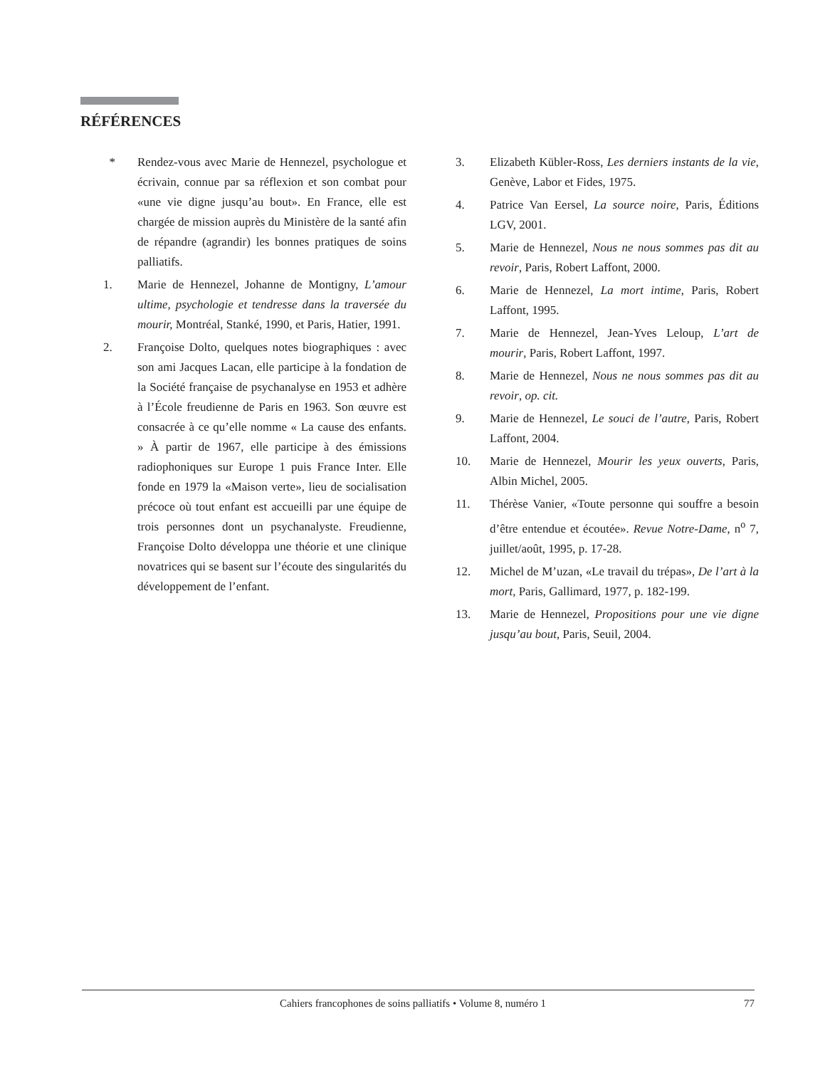RÉFÉRENCES
* Rendez-vous avec Marie de Hennezel, psychologue et écrivain, connue par sa réflexion et son combat pour «une vie digne jusqu’au bout». En France, elle est chargée de mission auprès du Ministère de la santé afin de répandre (agrandir) les bonnes pratiques de soins palliatifs.
1. Marie de Hennezel, Johanne de Montigny, L’amour ultime, psychologie et tendresse dans la traversée du mourir, Montréal, Stanké, 1990, et Paris, Hatier, 1991.
2. Françoise Dolto, quelques notes biographiques : avec son ami Jacques Lacan, elle participe à la fondation de la Société française de psychanalyse en 1953 et adhère à l’École freudienne de Paris en 1963. Son œuvre est consacrée à ce qu’elle nomme « La cause des enfants. » À partir de 1967, elle participe à des émissions radiophoniques sur Europe 1 puis France Inter. Elle fonde en 1979 la «Maison verte», lieu de socialisation précoce où tout enfant est accueilli par une équipe de trois personnes dont un psychanalyste. Freudienne, Françoise Dolto développa une théorie et une clinique novatrices qui se basent sur l’écoute des singularités du développement de l’enfant.
3. Elizabeth Kübler-Ross, Les derniers instants de la vie, Genève, Labor et Fides, 1975.
4. Patrice Van Eersel, La source noire, Paris, Éditions LGV, 2001.
5. Marie de Hennezel, Nous ne nous sommes pas dit au revoir, Paris, Robert Laffont, 2000.
6. Marie de Hennezel, La mort intime, Paris, Robert Laffont, 1995.
7. Marie de Hennezel, Jean-Yves Leloup, L’art de mourir, Paris, Robert Laffont, 1997.
8. Marie de Hennezel, Nous ne nous sommes pas dit au revoir, op. cit.
9. Marie de Hennezel, Le souci de l’autre, Paris, Robert Laffont, 2004.
10. Marie de Hennezel, Mourir les yeux ouverts, Paris, Albin Michel, 2005.
11. Thérèse Vanier, «Toute personne qui souffre a besoin d’être entendue et écoutée». Revue Notre-Dame, n<sup>o</sup> 7, juillet/août, 1995, p. 17-28.
12. Michel de M’uzan, «Le travail du trépas», De l’art à la mort, Paris, Gallimard, 1977, p. 182-199.
13. Marie de Hennezel, Propositions pour une vie digne jusqu’au bout, Paris, Seuil, 2004.
Cahiers francophones de soins palliatifs • Volume 8, numéro 1
77